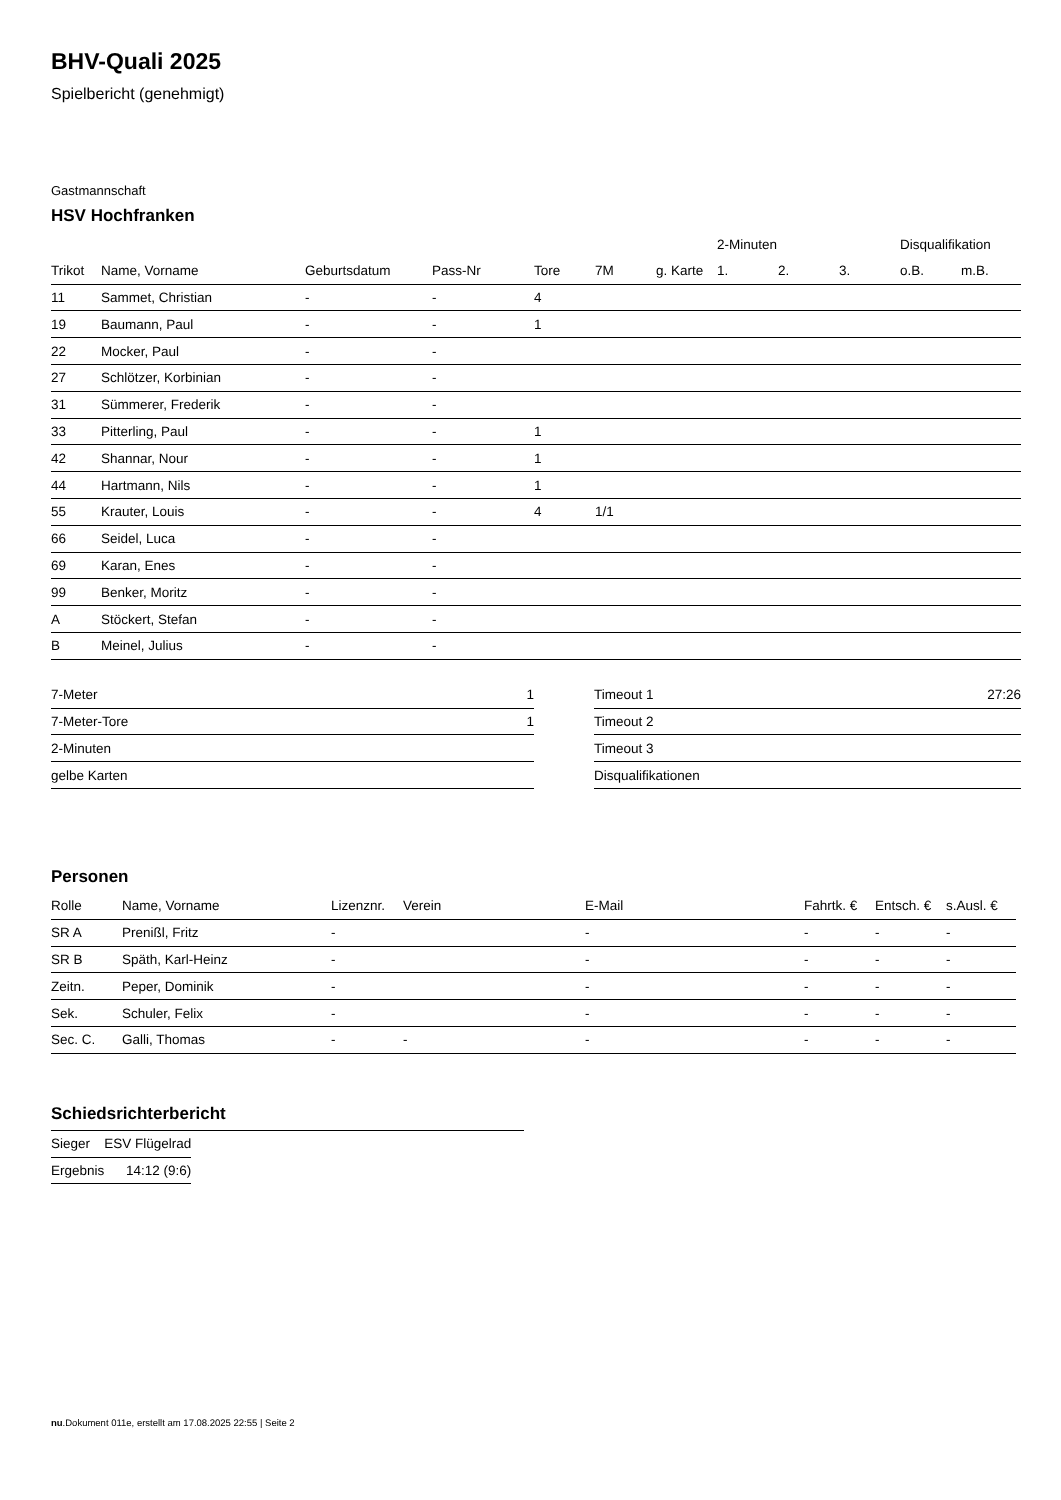BHV-Quali 2025
Spielbericht (genehmigt)
Gastmannschaft
HSV Hochfranken
| | | | | | | | 2-Minuten | | | Disqualifikation | |
| --- | --- | --- | --- | --- | --- | --- | --- | --- | --- | --- | --- |
| Trikot | Name, Vorname | Geburtsdatum | Pass-Nr | Tore | 7M | g. Karte | 1. | 2. | 3. | o.B. | m.B. |
| 11 | Sammet, Christian | - | - | 4 | | | | | | | |
| 19 | Baumann, Paul | - | - | 1 | | | | | | | |
| 22 | Mocker, Paul | - | - | | | | | | | | |
| 27 | Schlötzer, Korbinian | - | - | | | | | | | | |
| 31 | Sümmerer, Frederik | - | - | | | | | | | | |
| 33 | Pitterling, Paul | - | - | 1 | | | | | | | |
| 42 | Shannar, Nour | - | - | 1 | | | | | | | |
| 44 | Hartmann, Nils | - | - | 1 | | | | | | | |
| 55 | Krauter, Louis | - | - | 4 | 1/1 | | | | | | |
| 66 | Seidel, Luca | - | - | | | | | | | | |
| 69 | Karan, Enes | - | - | | | | | | | | |
| 99 | Benker, Moritz | - | - | | | | | | | | |
| A | Stöckert, Stefan | - | - | | | | | | | | |
| B | Meinel, Julius | - | - | | | | | | | | |
| 7-Meter | 1 |
| 7-Meter-Tore | 1 |
| 2-Minuten | |
| gelbe Karten | |
| Timeout 1 | 27:26 |
| Timeout 2 | |
| Timeout 3 | |
| Disqualifikationen | |
Personen
| Rolle | Name, Vorname | Lizenznr. | Verein | E-Mail | Fahrtk. € | Entsch. € | s.Ausl. € |
| --- | --- | --- | --- | --- | --- | --- | --- |
| SR A | Prenißl, Fritz | - | | - | - | - | - |
| SR B | Späth, Karl-Heinz | - | | - | - | - | - |
| Zeitn. | Peper, Dominik | - | | - | - | - | - |
| Sek. | Schuler, Felix | - | | - | - | - | - |
| Sec. C. | Galli, Thomas | - | - | - | - | - | - |
Schiedsrichterbericht
| Sieger | ESV Flügelrad |
| Ergebnis | 14:12 (9:6) |
nu.Dokument 011e, erstellt am 17.08.2025 22:55 | Seite 2